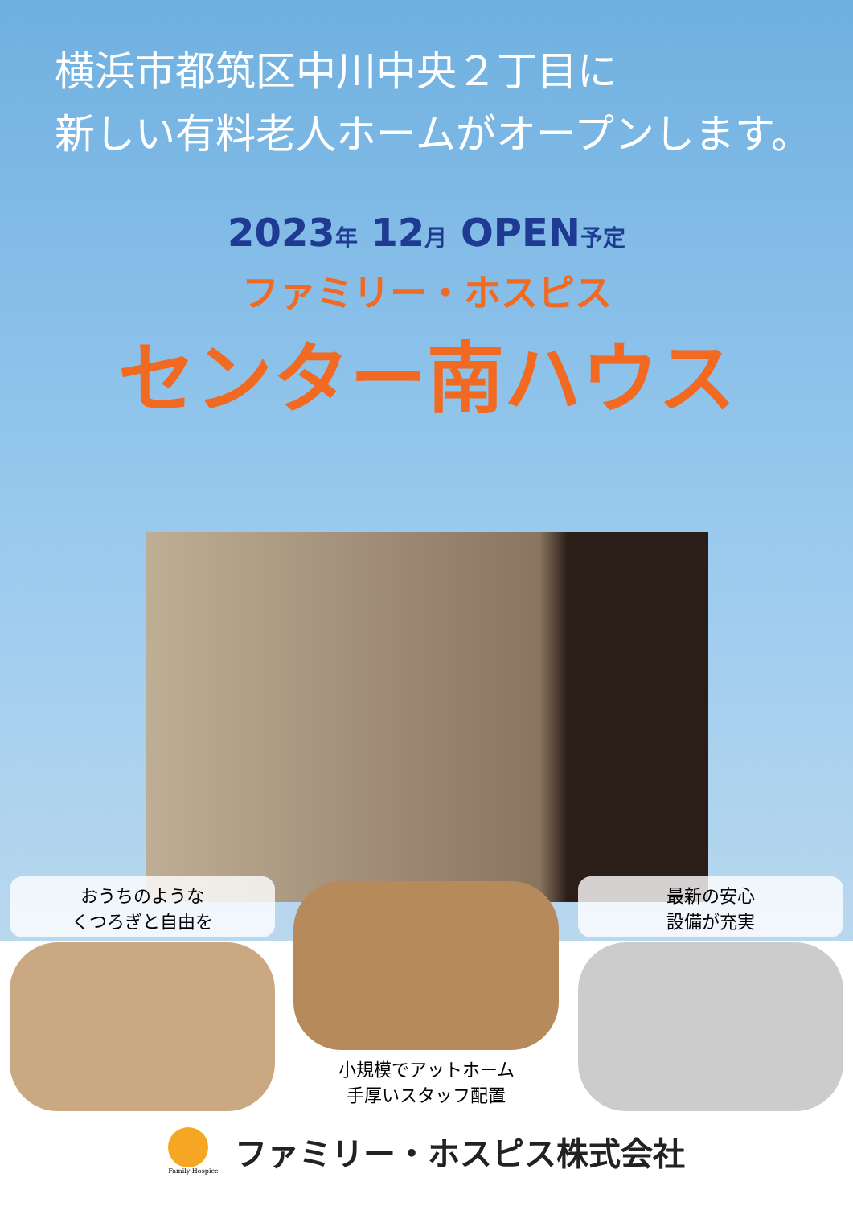横浜市都筑区中川中央２丁目に
新しい有料老人ホームがオープンします。
2023年 12月 OPEN予定
ファミリー・ホスピス
センター南ハウス
おうちのような
くつろぎと自由を
小規模でアットホーム
手厚いスタッフ配置
最新の安心
設備が充実
Family Hospice
ファミリー・ホスピス株式会社